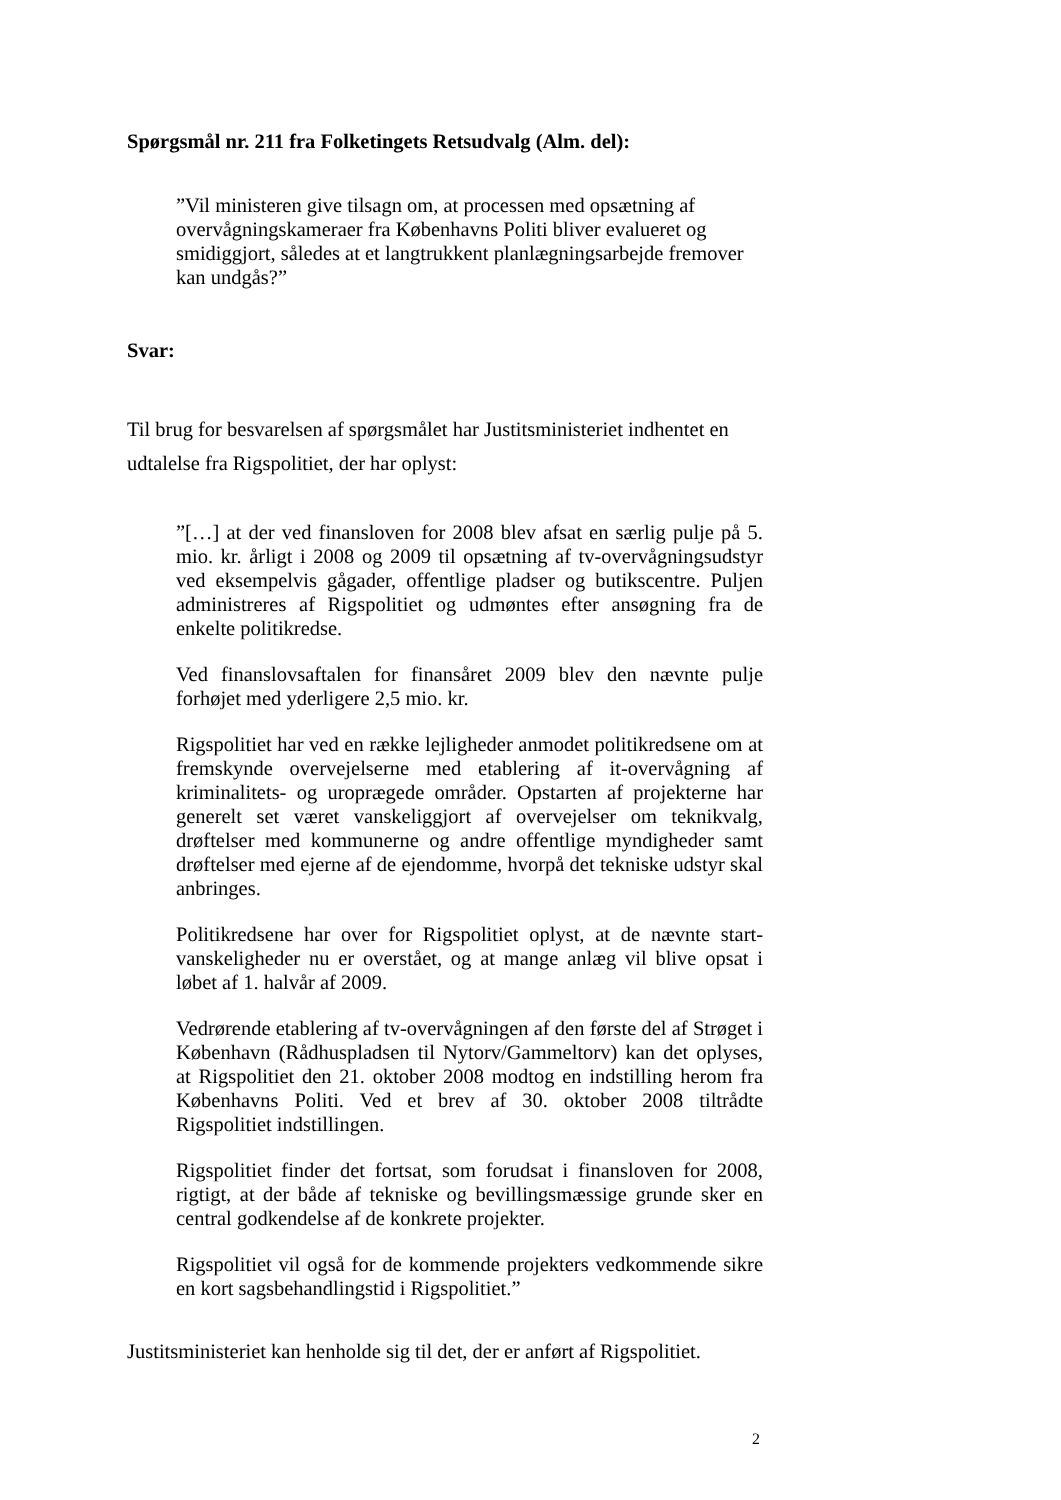Spørgsmål nr. 211 fra Folketingets Retsudvalg (Alm. del):
”Vil ministeren give tilsagn om, at processen med opsætning af overvågningskameraer fra Københavns Politi bliver evalueret og smidiggjort, således at et langtrukkent planlægningsarbejde fremover kan undgås?”
Svar:
Til brug for besvarelsen af spørgsmålet har Justitsministeriet indhentet en udtalelse fra Rigspolitiet, der har oplyst:
”[…] at der ved finansloven for 2008 blev afsat en særlig pulje på 5. mio. kr. årligt i 2008 og 2009 til opsætning af tv-overvågningsudstyr ved eksempelvis gågader, offentlige pladser og butikscentre. Puljen administreres af Rigspolitiet og udmøntes efter ansøgning fra de enkelte politikredse.
Ved finanslovsaftalen for finansåret 2009 blev den nævnte pulje forhøjet med yderligere 2,5 mio. kr.
Rigspolitiet har ved en række lejligheder anmodet politikredsene om at fremskynde overvejelserne med etablering af it-overvågning af kriminalitets- og uroprægede områder. Opstarten af projekterne har generelt set været vanskeliggjort af overvejelser om teknikvalg, drøftelser med kommunerne og andre offentlige myndigheder samt drøftelser med ejerne af de ejendomme, hvorpå det tekniske udstyr skal anbringes.
Politikredsene har over for Rigspolitiet oplyst, at de nævnte start-vanskeligheder nu er overstået, og at mange anlæg vil blive opsat i løbet af 1. halvår af 2009.
Vedrørende etablering af tv-overvågningen af den første del af Strøget i København (Rådhuspladsen til Nytorv/Gammeltorv) kan det oplyses, at Rigspolitiet den 21. oktober 2008 modtog en indstilling herom fra Københavns Politi. Ved et brev af 30. oktober 2008 tiltrådte Rigspolitiet indstillingen.
Rigspolitiet finder det fortsat, som forudsat i finansloven for 2008, rigtigt, at der både af tekniske og bevillingsmæssige grunde sker en central godkendelse af de konkrete projekter.
Rigspolitiet vil også for de kommende projekters vedkommende sikre en kort sagsbehandlingstid i Rigspolitiet.”
Justitsministeriet kan henholde sig til det, der er anført af Rigspolitiet.
2